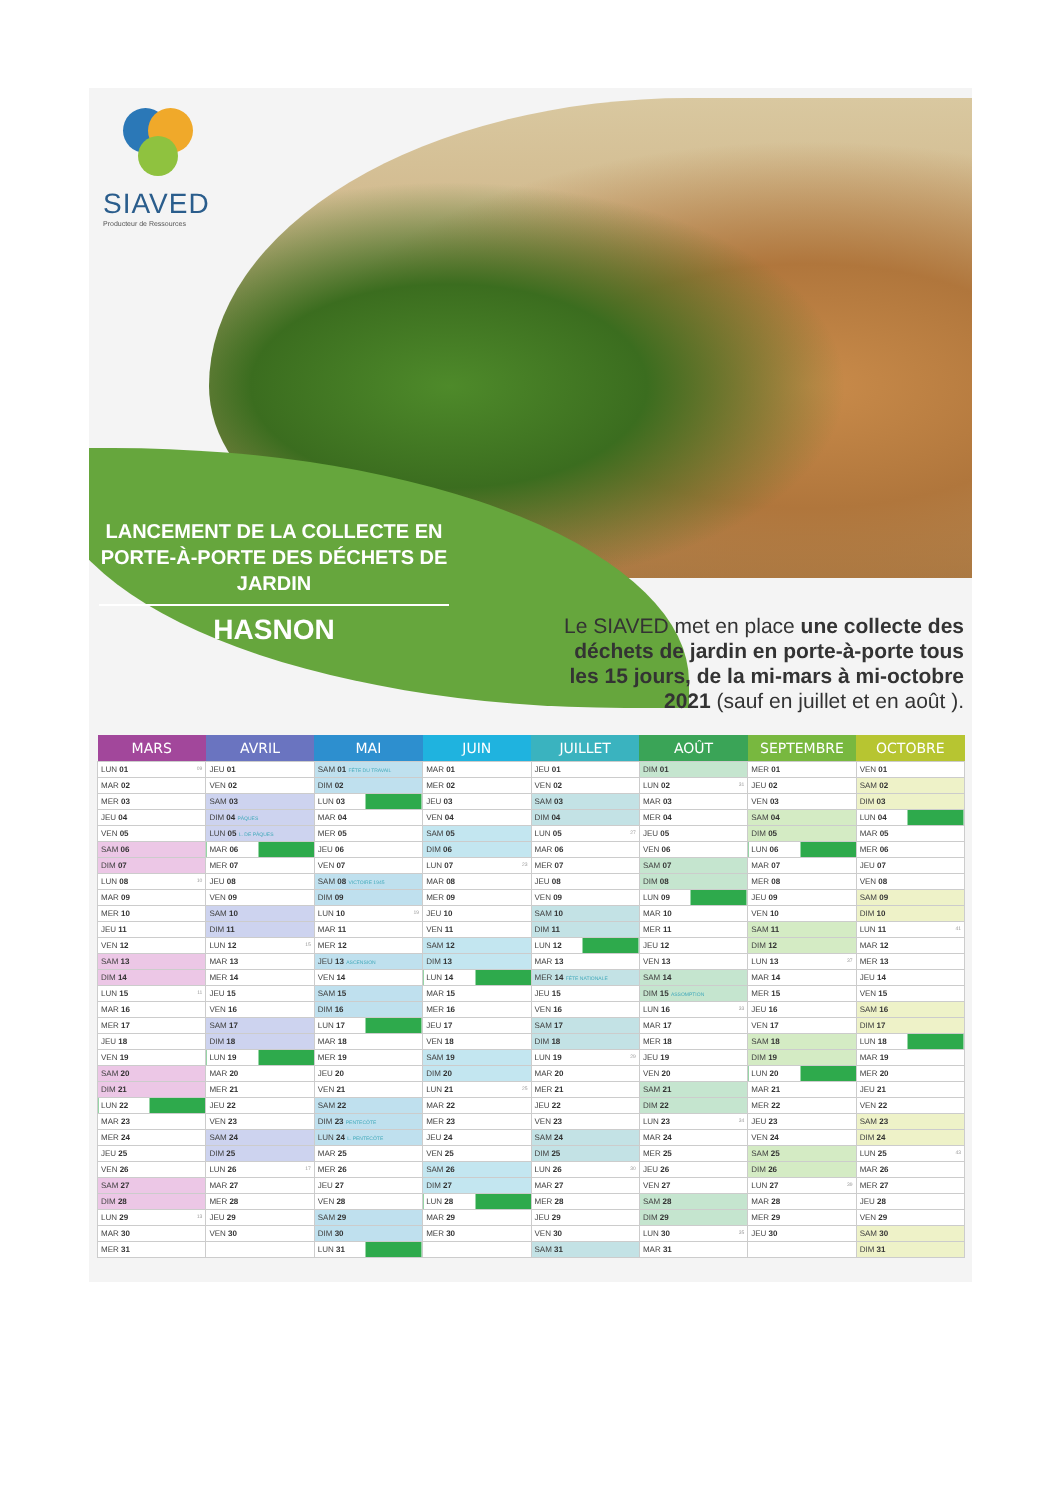SIAVED
Producteur de Ressources
LANCEMENT DE LA COLLECTE EN PORTE-À-PORTE DES DÉCHETS DE JARDIN
HASNON
Le SIAVED met en place une collecte des déchets de jardin en porte-à-porte tous les 15 jours, de la mi-mars à mi-octobre 2021 (sauf en juillet et en août ).
| MARS | AVRIL | MAI | JUIN | JUILLET | AOÛT | SEPTEMBRE | OCTOBRE |
| --- | --- | --- | --- | --- | --- | --- | --- |
| LUN 01 09 | JEU 01 | SAM 01 FÊTE DU TRAVAIL | MAR 01 | JEU 01 | DIM 01 | MER 01 | VEN 01 |
| MAR 02 | VEN 02 | DIM 02 | MER 02 | VEN 02 | LUN 02 31 | JEU 02 | SAM 02 |
| MER 03 | SAM 03 | LUN 03 | JEU 03 | SAM 03 | MAR 03 | VEN 03 | DIM 03 |
| JEU 04 | DIM 04 PÂQUES | MAR 04 | VEN 04 | DIM 04 | MER 04 | SAM 04 | LUN 04 |
| VEN 05 | LUN 05 L. DE PÂQUES | MER 05 | SAM 05 | LUN 05 27 | JEU 05 | DIM 05 | MAR 05 |
| SAM 06 | MAR 06 | JEU 06 | DIM 06 | MAR 06 | VEN 06 | LUN 06 | MER 06 |
| DIM 07 | MER 07 | VEN 07 | LUN 07 23 | MER 07 | SAM 07 | MAR 07 | JEU 07 |
| LUN 08 10 | JEU 08 | SAM 08 VICTOIRE 1945 | MAR 08 | JEU 08 | DIM 08 | MER 08 | VEN 08 |
| MAR 09 | VEN 09 | DIM 09 | MER 09 | VEN 09 | LUN 09 | JEU 09 | SAM 09 |
| MER 10 | SAM 10 | LUN 10 19 | JEU 10 | SAM 10 | MAR 10 | VEN 10 | DIM 10 |
| JEU 11 | DIM 11 | MAR 11 | VEN 11 | DIM 11 | MER 11 | SAM 11 | LUN 11 41 |
| VEN 12 | LUN 12 15 | MER 12 | SAM 12 | LUN 12 | JEU 12 | DIM 12 | MAR 12 |
| SAM 13 | MAR 13 | JEU 13 ASCENSION | DIM 13 | MAR 13 | VEN 13 | LUN 13 37 | MER 13 |
| DIM 14 | MER 14 | VEN 14 | LUN 14 | MER 14 FÊTE NATIONALE | SAM 14 | MAR 14 | JEU 14 |
| LUN 15 11 | JEU 15 | SAM 15 | MAR 15 | JEU 15 | DIM 15 ASSOMPTION | MER 15 | VEN 15 |
| MAR 16 | VEN 16 | DIM 16 | MER 16 | VEN 16 | LUN 16 33 | JEU 16 | SAM 16 |
| MER 17 | SAM 17 | LUN 17 | JEU 17 | SAM 17 | MAR 17 | VEN 17 | DIM 17 |
| JEU 18 | DIM 18 | MAR 18 | VEN 18 | DIM 18 | MER 18 | SAM 18 | LUN 18 |
| VEN 19 | LUN 19 | MER 19 | SAM 19 | LUN 19 29 | JEU 19 | DIM 19 | MAR 19 |
| SAM 20 | MAR 20 | JEU 20 | DIM 20 | MAR 20 | VEN 20 | LUN 20 | MER 20 |
| DIM 21 | MER 21 | VEN 21 | LUN 21 25 | MER 21 | SAM 21 | MAR 21 | JEU 21 |
| LUN 22 | JEU 22 | SAM 22 | MAR 22 | JEU 22 | DIM 22 | MER 22 | VEN 22 |
| MAR 23 | VEN 23 | DIM 23 PENTECÔTE | MER 23 | VEN 23 | LUN 23 34 | JEU 23 | SAM 23 |
| MER 24 | SAM 24 | LUN 24 L. PENTECÔTE | JEU 24 | SAM 24 | MAR 24 | VEN 24 | DIM 24 |
| JEU 25 | DIM 25 | MAR 25 | VEN 25 | DIM 25 | MER 25 | SAM 25 | LUN 25 43 |
| VEN 26 | LUN 26 17 | MER 26 | SAM 26 | LUN 26 30 | JEU 26 | DIM 26 | MAR 26 |
| SAM 27 | MAR 27 | JEU 27 | DIM 27 | MAR 27 | VEN 27 | LUN 27 39 | MER 27 |
| DIM 28 | MER 28 | VEN 28 | LUN 28 | MER 28 | SAM 28 | MAR 28 | JEU 28 |
| LUN 29 13 | JEU 29 | SAM 29 | MAR 29 | JEU 29 | DIM 29 | MER 29 | VEN 29 |
| MAR 30 | VEN 30 | DIM 30 | MER 30 | VEN 30 | LUN 30 35 | JEU 30 | SAM 30 |
| MER 31 | | LUN 31 | | SAM 31 | MAR 31 | | DIM 31 |